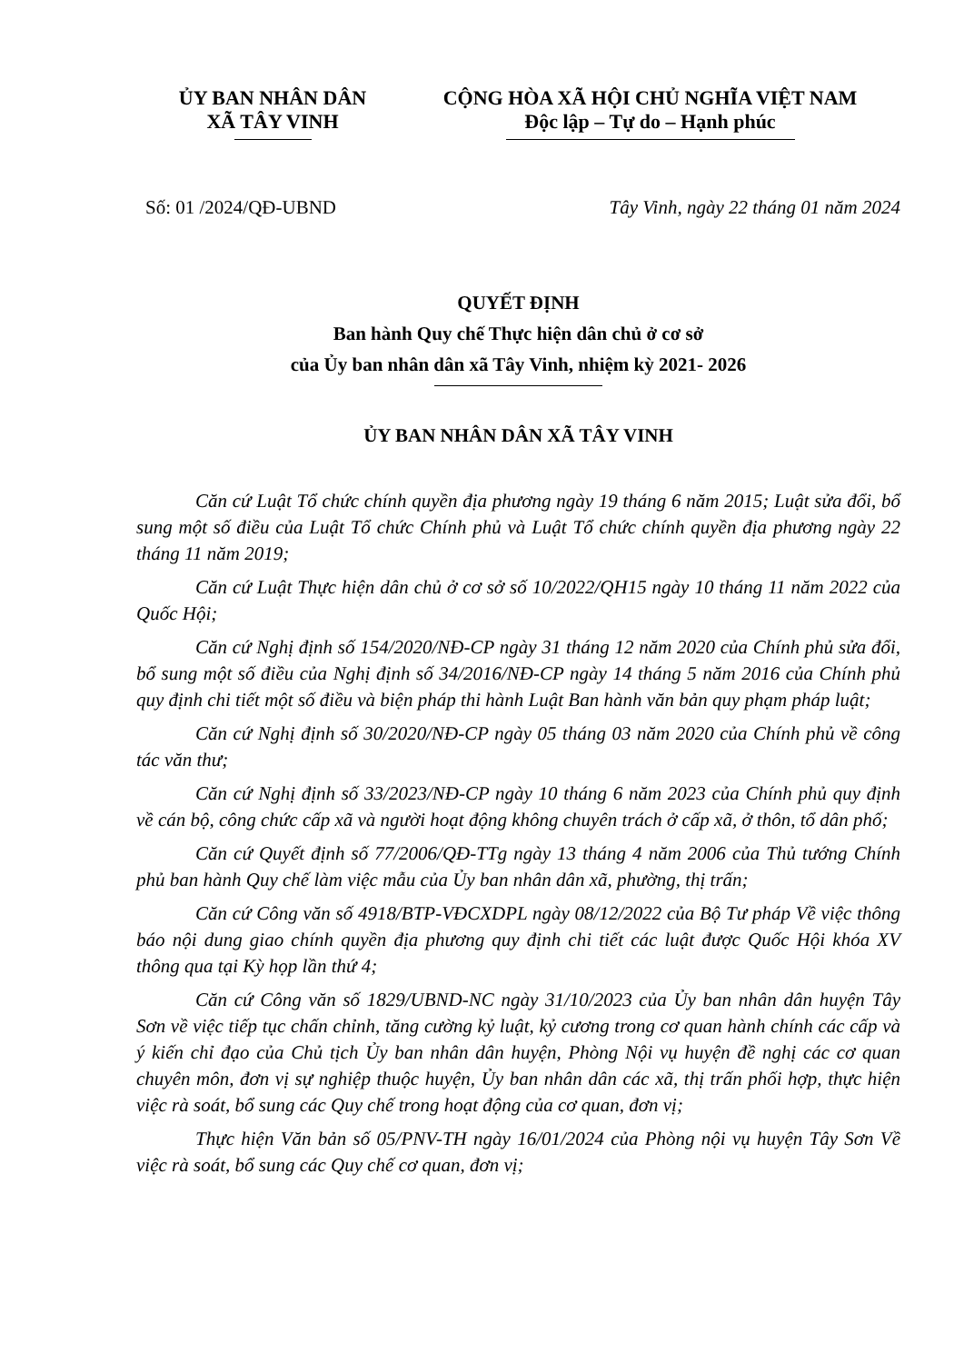ỦY BAN NHÂN DÂN
XÃ TÂY VINH
CỘNG HÒA XÃ HỘI CHỦ NGHĨA VIỆT NAM
Độc lập – Tự do – Hạnh phúc
Số: 01 /2024/QĐ-UBND Tây Vinh, ngày 22 tháng 01 năm 2024
QUYẾT ĐỊNH
Ban hành Quy chế Thực hiện dân chủ ở cơ sở
của Ủy ban nhân dân xã Tây Vinh, nhiệm kỳ 2021- 2026
ỦY BAN NHÂN DÂN XÃ TÂY VINH
Căn cứ Luật Tổ chức chính quyền địa phương ngày 19 tháng 6 năm 2015; Luật sửa đổi, bổ sung một số điều của Luật Tổ chức Chính phủ và Luật Tổ chức chính quyền địa phương ngày 22 tháng 11 năm 2019;
Căn cứ Luật Thực hiện dân chủ ở cơ sở số 10/2022/QH15 ngày 10 tháng 11 năm 2022 của Quốc Hội;
Căn cứ Nghị định số 154/2020/NĐ-CP ngày 31 tháng 12 năm 2020 của Chính phủ sửa đổi, bổ sung một số điều của Nghị định số 34/2016/NĐ-CP ngày 14 tháng 5 năm 2016 của Chính phủ quy định chi tiết một số điều và biện pháp thi hành Luật Ban hành văn bản quy phạm pháp luật;
Căn cứ Nghị định số 30/2020/NĐ-CP ngày 05 tháng 03 năm 2020 của Chính phủ về công tác văn thư;
Căn cứ Nghị định số 33/2023/NĐ-CP ngày 10 tháng 6 năm 2023 của Chính phủ quy định về cán bộ, công chức cấp xã và người hoạt động không chuyên trách ở cấp xã, ở thôn, tổ dân phố;
Căn cứ Quyết định số 77/2006/QĐ-TTg ngày 13 tháng 4 năm 2006 của Thủ tướng Chính phủ ban hành Quy chế làm việc mẫu của Ủy ban nhân dân xã, phường, thị trấn;
Căn cứ Công văn số 4918/BTP-VĐCXDPL ngày 08/12/2022 của Bộ Tư pháp Về việc thông báo nội dung giao chính quyền địa phương quy định chi tiết các luật được Quốc Hội khóa XV thông qua tại Kỳ họp lần thứ 4;
Căn cứ Công văn số 1829/UBND-NC ngày 31/10/2023 của Ủy ban nhân dân huyện Tây Sơn về việc tiếp tục chấn chỉnh, tăng cường kỷ luật, kỷ cương trong cơ quan hành chính các cấp và ý kiến chỉ đạo của Chủ tịch Ủy ban nhân dân huyện, Phòng Nội vụ huyện đề nghị các cơ quan chuyên môn, đơn vị sự nghiệp thuộc huyện, Ủy ban nhân dân các xã, thị trấn phối hợp, thực hiện việc rà soát, bổ sung các Quy chế trong hoạt động của cơ quan, đơn vị;
Thực hiện Văn bản số 05/PNV-TH ngày 16/01/2024 của Phòng nội vụ huyện Tây Sơn Về việc rà soát, bổ sung các Quy chế cơ quan, đơn vị;